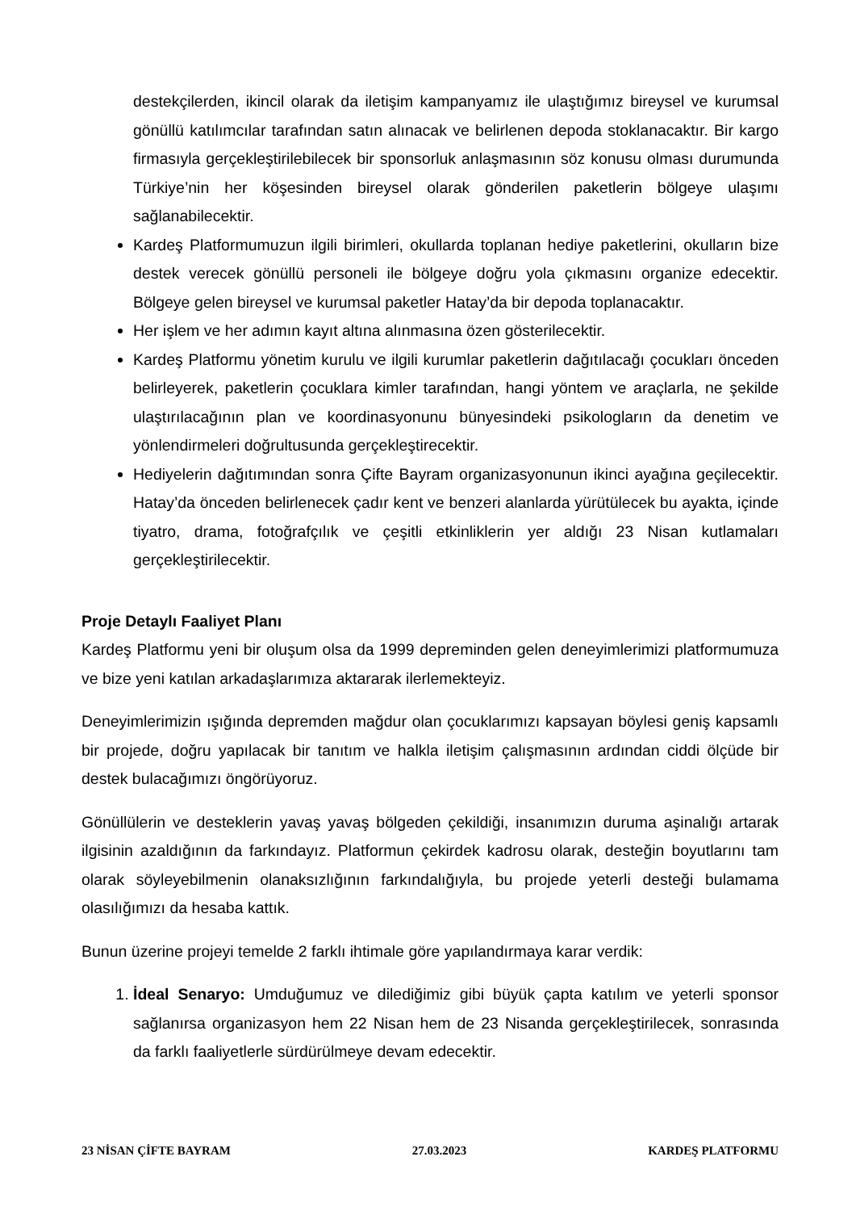destekçilerden, ikincil olarak da iletişim kampanyamız ile ulaştığımız bireysel ve kurumsal gönüllü katılımcılar tarafından satın alınacak ve belirlenen depoda stoklanacaktır. Bir kargo firmasıyla gerçekleştirilebilecek bir sponsorluk anlaşmasının söz konusu olması durumunda Türkiye’nin her köşesinden bireysel olarak gönderilen paketlerin bölgeye ulaşımı sağlanabilecektir.
Kardeş Platformumuzun ilgili birimleri, okullarda toplanan hediye paketlerini, okulların bize destek verecek gönüllü personeli ile bölgeye doğru yola çıkmasını organize edecektir. Bölgeye gelen bireysel ve kurumsal paketler Hatay’da bir depoda toplanacaktır.
Her işlem ve her adımın kayıt altına alınmasına özen gösterilecektir.
Kardeş Platformu yönetim kurulu ve ilgili kurumlar paketlerin dağıtılacağı çocukları önceden belirleyerek, paketlerin çocuklara kimler tarafından, hangi yöntem ve araçlarla, ne şekilde ulaştırılacağının plan ve koordinasyonunu bünyesindeki psikologların da denetim ve yönlendirmeleri doğrultusunda gerçekleştirecektir.
Hediyelerin dağıtımından sonra Çifte Bayram organizasyonunun ikinci ayağına geçilecektir. Hatay’da önceden belirlenecek çadır kent ve benzeri alanlarda yürütülecek bu ayakta, içinde tiyatro, drama, fotoğrafçılık ve çeşitli etkinliklerin yer aldığı 23 Nisan kutlamaları gerçekleştirilecektir.
Proje Detaylı Faaliyet Planı
Kardeş Platformu yeni bir oluşum olsa da 1999 depreminden gelen deneyimlerimizi platformumuza ve bize yeni katılan arkadaşlarımıza aktararak ilerlemekteyiz.
Deneyimlerimizin ışığında depremden mağdur olan çocuklarımızı kapsayan böylesi geniş kapsamlı bir projede, doğru yapılacak bir tanıtım ve halkla iletişim çalışmasının ardından ciddi ölçüde bir destek bulacağımızı öngörüyoruz.
Gönüllülerin ve desteklerin yavaş yavaş bölgeden çekildiği, insanımızın duruma aşinalığı artarak ilgisinin azaldığının da farkındayız. Platformun çekirdek kadrosu olarak, desteğin boyutlarını tam olarak söyleyebilmenin olanaksızlığının farkındalığıyla, bu projede yeterli desteği bulamama olasılığımızı da hesaba kattık.
Bunun üzerine projeyi temelde 2 farklı ihtimale göre yapılandırmaya karar verdik:
1. İdeal Senaryo: Umduğumuz ve dilediğimiz gibi büyük çapta katılım ve yeterli sponsor sağlanırsa organizasyon hem 22 Nisan hem de 23 Nisanda gerçekleştirilecek, sonrasında da farklı faaliyetlerle sürdürülmeye devam edecektir.
23 NİSAN ÇİFTE BAYRAM 27.03.2023 KARDEŞ PLATFORMU